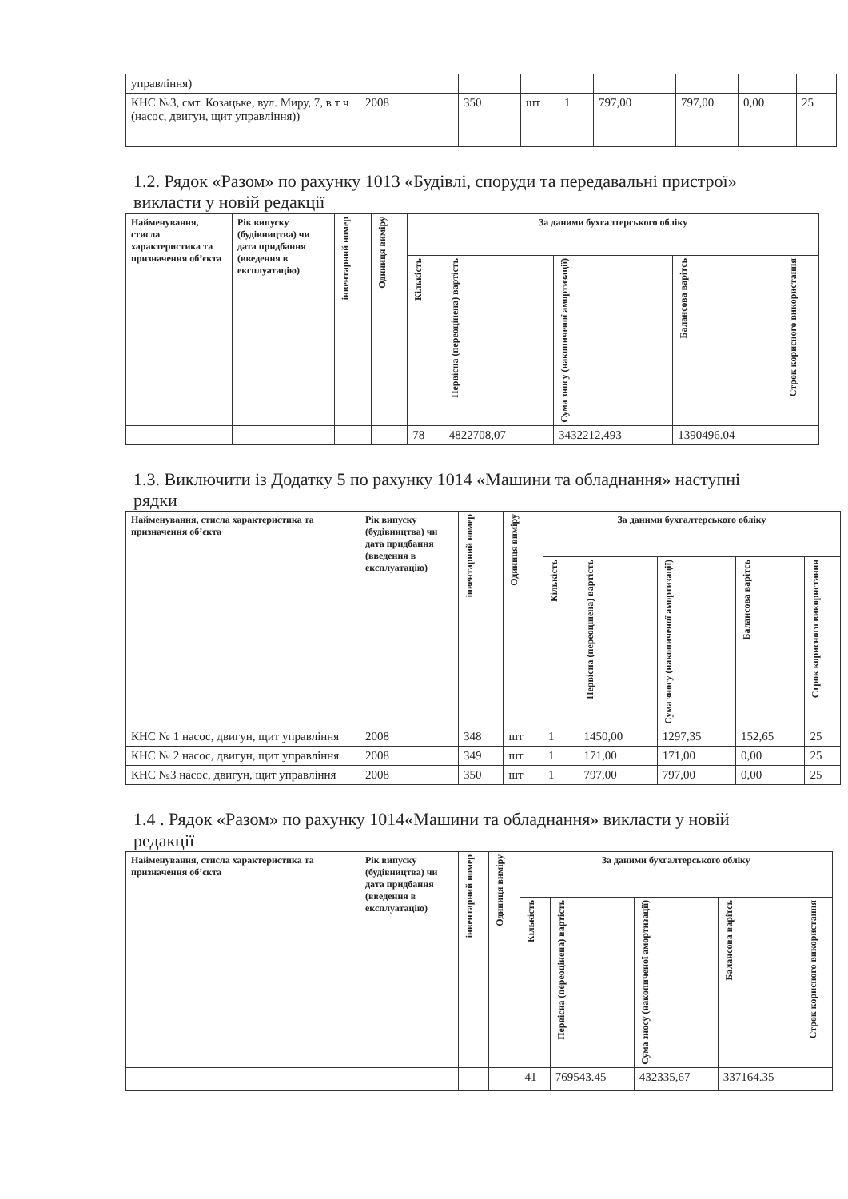| управління) | | | | | | | | |
| КНС №3, смт. Козацьке, вул. Миру, 7, в т ч (насос, двигун, щит управління)) | 2008 | 350 | шт | 1 | 797,00 | 797,00 | 0,00 | 25 |
1.2. Рядок «Разом» по рахунку 1013 «Будівлі, споруди та передавальні пристрої» викласти у новій редакції
| Найменування, стисла характеристика та призначення об’єкта | Рік випуску (будівництва) чи дата придбання (введення в експлуатацію) | інвентарний номер | Одиниця виміру | За даними бухгалтерського обліку | | | | |
| --- | --- | --- | --- | --- | --- | --- | --- | --- |
| | | | | Кількість | Первісна (переоцінена) вартість | Сума зносу (накопиченої амортизації) | Балансова варітсь | Строк корисного використання |
| | | | | 78 | 4822708,07 | 3432212,493 | 1390496.04 | |
1.3. Виключити із Додатку 5 по рахунку 1014 «Машини та обладнання» наступні рядки
| Найменування, стисла характеристика та призначення об’єкта | Рік випуску (будівництва) чи дата придбання (введення в експлуатацію) | інвентарний номер | Одиниця виміру | За даними бухгалтерського обліку | | | | |
| --- | --- | --- | --- | --- | --- | --- | --- | --- |
| | | | | Кількість | Первісна (переоцінена) вартість | Сума зносу (накопиченої амортизації) | Балансова варітсь | Строк корисного використання |
| КНС № 1 насос, двигун, щит управління | 2008 | 348 | шт | 1 | 1450,00 | 1297,35 | 152,65 | 25 |
| КНС № 2 насос, двигун, щит управління | 2008 | 349 | шт | 1 | 171,00 | 171,00 | 0,00 | 25 |
| КНС №3 насос, двигун, щит управління | 2008 | 350 | шт | 1 | 797,00 | 797,00 | 0,00 | 25 |
1.4 . Рядок «Разом» по рахунку 1014«Машини та обладнання» викласти у новій редакції
| Найменування, стисла характеристика та призначення об’єкта | Рік випуску (будівництва) чи дата придбання (введення в експлуатацію) | інвентарний номер | Одиниця виміру | За даними бухгалтерського обліку | | | | |
| --- | --- | --- | --- | --- | --- | --- | --- | --- |
| | | | | Кількість | Первісна (переоцінена) вартість | Сума зносу (накопиченої амортизації) | Балансова варітсь | Строк корисного використання |
| | | | | 41 | 769543.45 | 432335,67 | 337164.35 | |